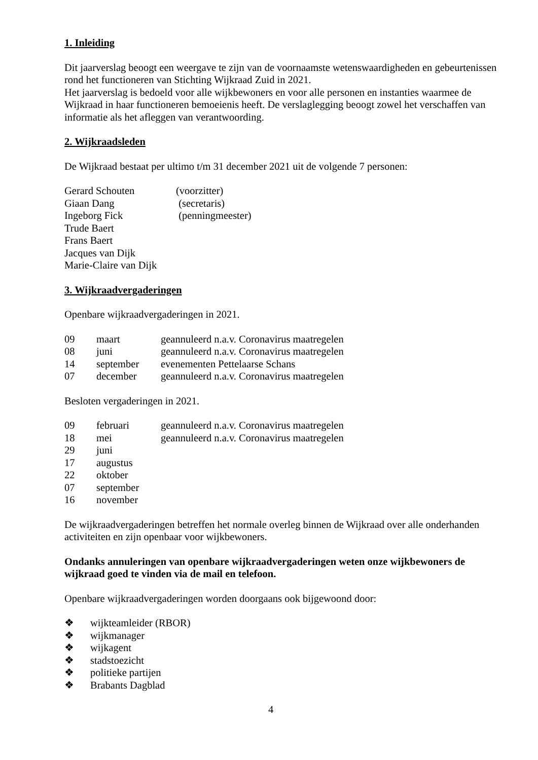1. Inleiding
Dit jaarverslag beoogt een weergave te zijn van de voornaamste wetenswaardigheden en gebeurtenissen rond het functioneren van Stichting Wijkraad Zuid in 2021.
Het jaarverslag is bedoeld voor alle wijkbewoners en voor alle personen en instanties waarmee de Wijkraad in haar functioneren bemoeienis heeft. De verslaglegging beoogt zowel het verschaffen van informatie als het afleggen van verantwoording.
2. Wijkraadsleden
De Wijkraad bestaat per ultimo t/m 31 december 2021 uit de volgende 7 personen:
| Gerard Schouten | (voorzitter) |
| Giaan Dang | (secretaris) |
| Ingeborg Fick | (penningmeester) |
| Trude Baert | |
| Frans Baert | |
| Jacques van Dijk | |
| Marie-Claire van Dijk | |
3. Wijkraadvergaderingen
Openbare wijkraadvergaderingen in 2021.
| 09 | maart | geannuleerd n.a.v. Coronavirus maatregelen |
| 08 | juni | geannuleerd n.a.v. Coronavirus maatregelen |
| 14 | september | evenementen Pettelaarse Schans |
| 07 | december | geannuleerd n.a.v. Coronavirus maatregelen |
Besloten vergaderingen in 2021.
| 09 | februari | geannuleerd n.a.v. Coronavirus maatregelen |
| 18 | mei | geannuleerd n.a.v. Coronavirus maatregelen |
| 29 | juni | |
| 17 | augustus | |
| 22 | oktober | |
| 07 | september | |
| 16 | november | |
De wijkraadvergaderingen betreffen het normale overleg binnen de Wijkraad over alle onderhanden activiteiten en zijn openbaar voor wijkbewoners.
Ondanks annuleringen van openbare wijkraadvergaderingen weten onze wijkbewoners de wijkraad goed te vinden via de mail en telefoon.
Openbare wijkraadvergaderingen worden doorgaans ook bijgewoond door:
| ❖ | wijkteamleider (RBOR) |
| ❖ | wijkmanager |
| ❖ | wijkagent |
| ❖ | stadstoezicht |
| ❖ | politieke partijen |
| ❖ | Brabants Dagblad |
4